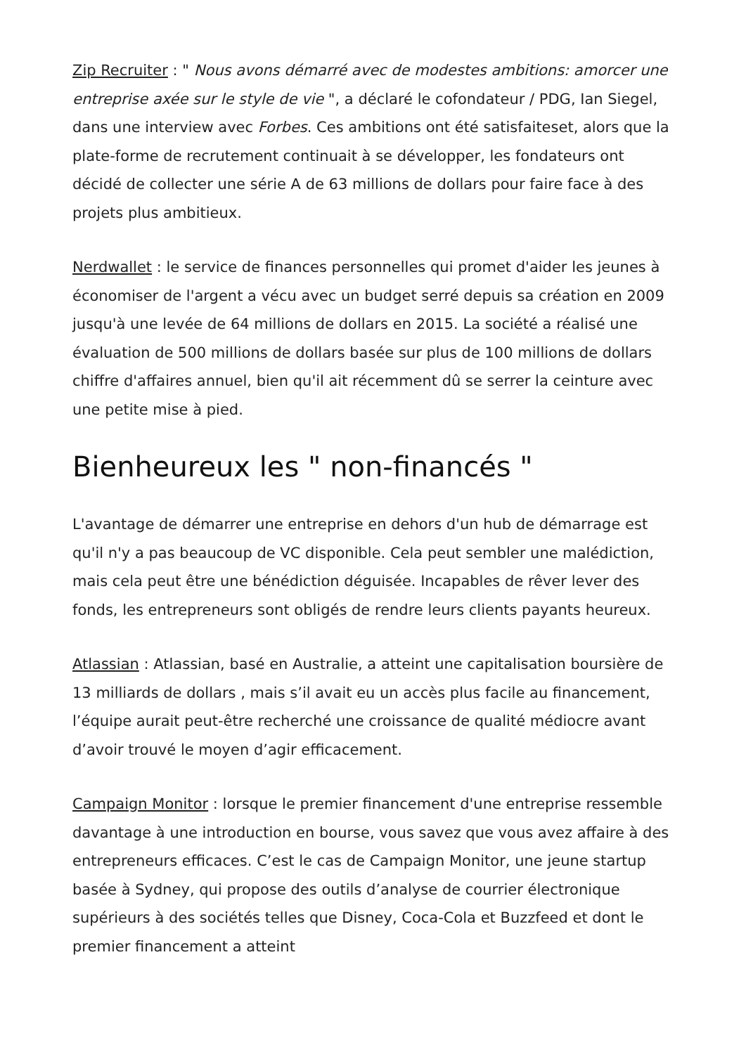Zip Recruiter : " Nous avons démarré avec de modestes ambitions: amorcer une entreprise axée sur le style de vie ", a déclaré le cofondateur / PDG, Ian Siegel, dans une interview avec Forbes. Ces ambitions ont été satisfaiteset, alors que la plate-forme de recrutement continuait à se développer, les fondateurs ont décidé de collecter une série A de 63 millions de dollars pour faire face à des projets plus ambitieux.
Nerdwallet : le service de finances personnelles qui promet d'aider les jeunes à économiser de l'argent a vécu avec un budget serré depuis sa création en 2009 jusqu'à une levée de 64 millions de dollars en 2015. La société a réalisé une évaluation de 500 millions de dollars basée sur plus de 100 millions de dollars chiffre d'affaires annuel, bien qu'il ait récemment dû se serrer la ceinture avec une petite mise à pied.
Bienheureux les " non-financés "
L'avantage de démarrer une entreprise en dehors d'un hub de démarrage est qu'il n'y a pas beaucoup de VC disponible. Cela peut sembler une malédiction, mais cela peut être une bénédiction déguisée. Incapables de rêver lever des fonds, les entrepreneurs sont obligés de rendre leurs clients payants heureux.
Atlassian : Atlassian, basé en Australie, a atteint une capitalisation boursière de 13 milliards de dollars , mais s’il avait eu un accès plus facile au financement, l’équipe aurait peut-être recherché une croissance de qualité médiocre avant d’avoir trouvé le moyen d’agir efficacement.
Campaign Monitor : lorsque le premier financement d'une entreprise ressemble davantage à une introduction en bourse, vous savez que vous avez affaire à des entrepreneurs efficaces. C’est le cas de Campaign Monitor, une jeune startup basée à Sydney, qui propose des outils d’analyse de courrier électronique supérieurs à des sociétés telles que Disney, Coca-Cola et Buzzfeed et dont le premier financement a atteint